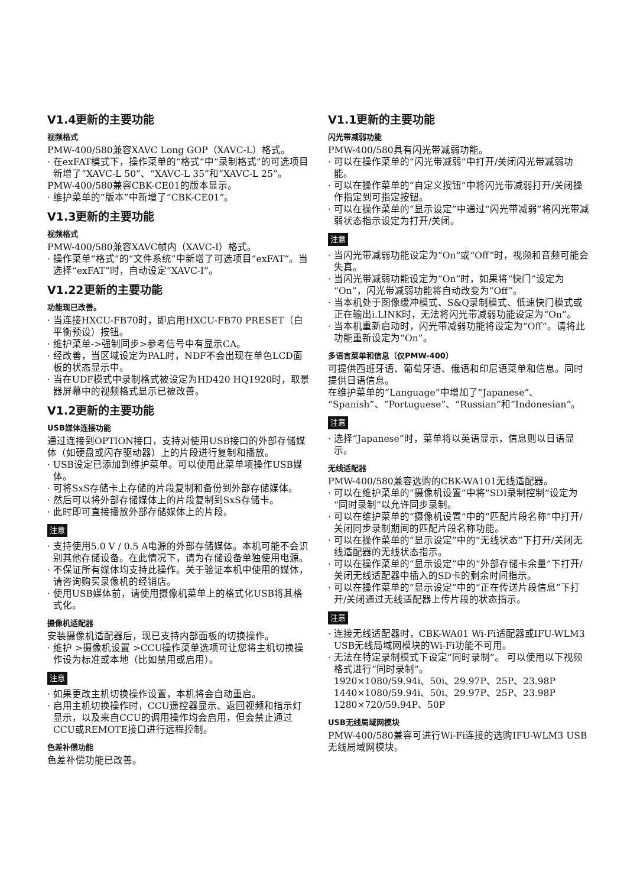V1.4更新的主要功能
视频格式
PMW-400/580兼容XAVC Long GOP（XAVC-L）格式。
· 在exFAT模式下，操作菜单的“格式”中“录制格式”的可选项目新增了“XAVC-L 50”、“XAVC-L 35”和“XAVC-L 25”。
PMW-400/580兼容CBK-CE01的版本显示。
· 维护菜单的“版本”中新增了“CBK-CE01”。
V1.3更新的主要功能
视频格式
PMW-400/580兼容XAVC帧内（XAVC-I）格式。
· 操作菜单“格式”的“文件系统”中新增了可选项目“exFAT”。当选择“exFAT”时，自动设定“XAVC-I”。
V1.22更新的主要功能
功能现已改善。
· 当连接HXCU-FB70时，即启用HXCU-FB70 PRESET（白平衡预设）按钮。
· 维护菜单->强制同步>参考信号中有显示CA。
· 经改善，当区域设定为PAL时，NDF不会出现在单色LCD面板的状态显示中。
· 当在UDF模式中录制格式被设定为HD420 HQ1920时，取景器屏幕中的视频格式显示已被改善。
V1.2更新的主要功能
USB媒体连接功能
通过连接到OPTION接口，支持对使用USB接口的外部存储媒体（如硬盘或闪存驱动器）上的片段进行复制和播放。
· USB设定已添加到维护菜单。可以使用此菜单项操作USB媒体。
· 可将SxS存储卡上存储的片段复制和备份到外部存储媒体。
· 然后可以将外部存储媒体上的片段复制到SxS存储卡。
· 此时即可直接播放外部存储媒体上的片段。
注意
· 支持使用5.0 V / 0.5 A电源的外部存储媒体。本机可能不会识别其他存储设备。在此情况下，请为存储设备单独使用电源。
· 不保证所有媒体均支持此操作。关于验证本机中使用的媒体，请咨询购买录像机的经销店。
· 使用USB媒体前，请使用摄像机菜单上的格式化USB将其格式化。
摄像机适配器
安装摄像机适配器后，现已支持内部面板的切换操作。
· 维护 >摄像机设置 >CCU操作菜单选项可让您将主机切换操作设为标准或本地（比如禁用或启用）。
注意
· 如果更改主机切换操作设置，本机将会自动重启。
· 启用主机切换操作时，CCU遥控器显示、返回视频和指示灯显示，以及来自CCU的调用操作均会启用，但会禁止通过CCU或REMOTE接口进行远程控制。
色差补偿功能
色差补偿功能已改善。
V1.1更新的主要功能
闪光带减弱功能
PMW-400/580具有闪光带减弱功能。
· 可以在操作菜单的“闪光带减弱”中打开/关闭闪光带减弱功能。
· 可以在操作菜单的“自定义按钮”中将闪光带减弱打开/关闭操作指定到可指定按钮。
· 可以在操作菜单的“显示设定”中通过“闪光带减弱”将闪光带减弱状态指示设定为打开/关闭。
注意
· 当闪光带减弱功能设定为“On”或“Off”时，视频和音频可能会失真。
· 当闪光带减弱功能设定为“On”时，如果将“快门”设定为“On”，闪光带减弱功能将自动改变为“Off”。
· 当本机处于图像缓冲模式、S&Q录制模式、低速快门模式或正在输出i.LINK时，无法将闪光带减弱功能设定为“On”。
· 当本机重新启动时，闪光带减弱功能将设定为“Off”。请将此功能重新设定为“On”。
多语言菜单和信息（仅PMW-400）
可提供西班牙语、葡萄牙语、俄语和印尼语菜单和信息。同时提供日语信息。
在维护菜单的“Language”中增加了“Japanese”、“Spanish”、“Portuguese”、“Russian”和“Indonesian”。
注意
· 选择“Japanese”时，菜单将以英语显示，信息则以日语显示。
无线适配器
PMW-400/580兼容选购的CBK-WA101无线适配器。
· 可以在维护菜单的“摄像机设置”中将“SDI录制控制”设定为“同时录制”以允许同步录制。
· 可以在维护菜单的“摄像机设置”中的“匹配片段名称”中打开/关闭同步录制期间的匹配片段名称功能。
· 可以在操作菜单的“显示设定”中的“无线状态”下打开/关闭无线适配器的无线状态指示。
· 可以在操作菜单的“显示设定”中的“外部存储卡余量”下打开/关闭无线适配器中插入的SD卡的剩余时间指示。
· 可以在操作菜单的“显示设定”中的“正在传送片段信息”下打开/关闭通过无线适配器上传片段的状态指示。
注意
· 连接无线适配器时，CBK-WA01 Wi-Fi适配器或IFU-WLM3 USB无线局域网模块的Wi-Fi功能不可用。
· 无法在特定录制模式下设定“同时录制”。 可以使用以下视频格式进行“同时录制”。
1920×1080/59.94i、50i、29.97P、25P、23.98P
1440×1080/59.94i、50i、29.97P、25P、23.98P
1280×720/59.94P、50P
USB无线局域网模块
PMW-400/580兼容可进行Wi-Fi连接的选购IFU-WLM3 USB无线局域网模块。